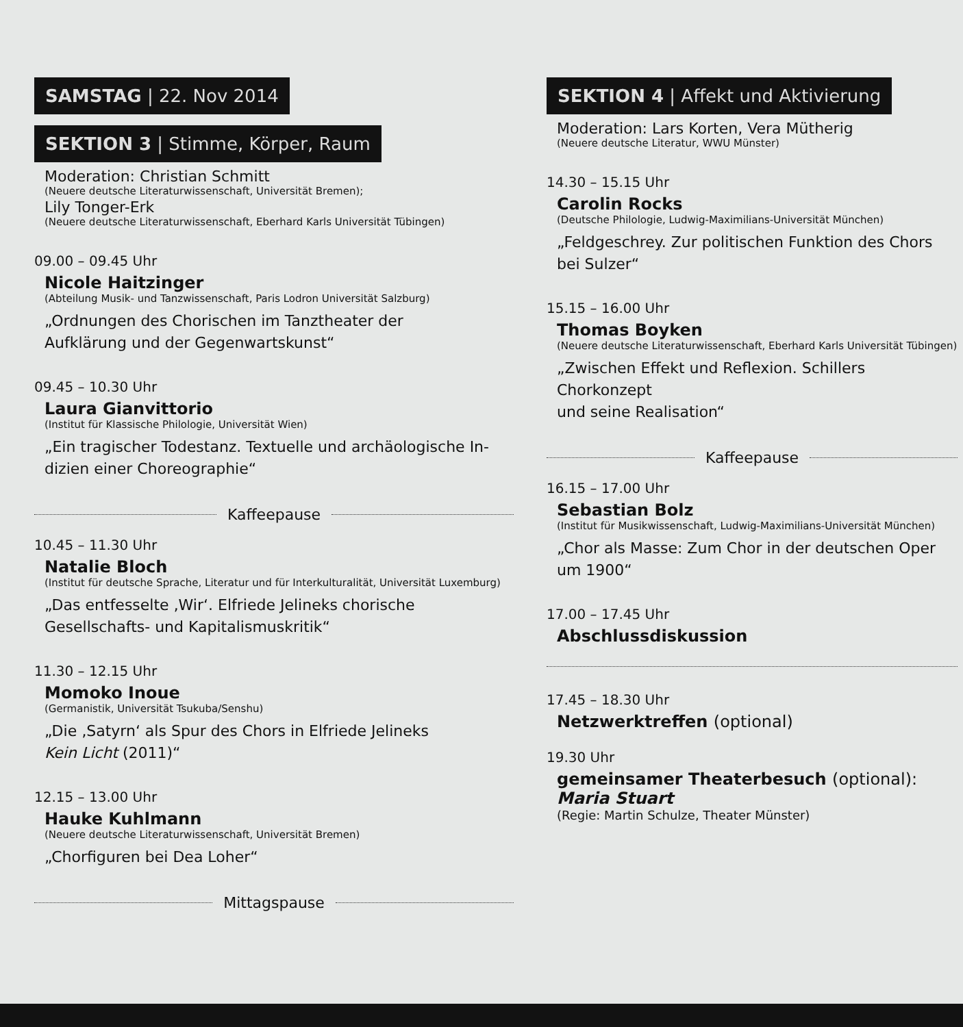SAMSTAG | 22. Nov 2014
SEKTION 3 | Stimme, Körper, Raum
Moderation: Christian Schmitt
(Neuere deutsche Literaturwissenschaft, Universität Bremen);
Lily Tonger-Erk
(Neuere deutsche Literaturwissenschaft, Eberhard Karls Universität Tübingen)
09.00 – 09.45 Uhr
Nicole Haitzinger
(Abteilung Musik- und Tanzwissenschaft, Paris Lodron Universität Salzburg)
„Ordnungen des Chorischen im Tanztheater der
Aufklärung und der Gegenwartskunst“
09.45 – 10.30 Uhr
Laura Gianvittorio
(Institut für Klassische Philologie, Universität Wien)
„Ein tragischer Todestanz. Textuelle und archäologische In-
dizien einer Choreographie“
Kaffeepause
10.45 – 11.30 Uhr
Natalie Bloch
(Institut für deutsche Sprache, Literatur und für Interkulturalität, Universität Luxemburg)
„Das entfesselte ‚Wir‘. Elfriede Jelineks chorische
Gesellschafts- und Kapitalismuskritik“
11.30 – 12.15 Uhr
Momoko Inoue
(Germanistik, Universität Tsukuba/Senshu)
„Die ‚Satyrn‘ als Spur des Chors in Elfriede Jelineks
Kein Licht (2011)“
12.15 – 13.00 Uhr
Hauke Kuhlmann
(Neuere deutsche Literaturwissenschaft, Universität Bremen)
„Chorfiguren bei Dea Loher“
Mittagspause
SEKTION 4 | Affekt und Aktivierung
Moderation: Lars Korten, Vera Mütherig
(Neuere deutsche Literatur, WWU Münster)
14.30 – 15.15 Uhr
Carolin Rocks
(Deutsche Philologie, Ludwig-Maximilians-Universität München)
„Feldgeschrey. Zur politischen Funktion des Chors
bei Sulzer“
15.15 – 16.00 Uhr
Thomas Boyken
(Neuere deutsche Literaturwissenschaft, Eberhard Karls Universität Tübingen)
„Zwischen Effekt und Reflexion. Schillers Chorkonzept
und seine Realisation“
Kaffeepause
16.15 – 17.00 Uhr
Sebastian Bolz
(Institut für Musikwissenschaft, Ludwig-Maximilians-Universität München)
„Chor als Masse: Zum Chor in der deutschen Oper
um 1900“
17.00 – 17.45 Uhr
Abschlussdiskussion
17.45 – 18.30 Uhr
Netzwerktreffen (optional)
19.30 Uhr
gemeinsamer Theaterbesuch (optional):
Maria Stuart
(Regie: Martin Schulze, Theater Münster)